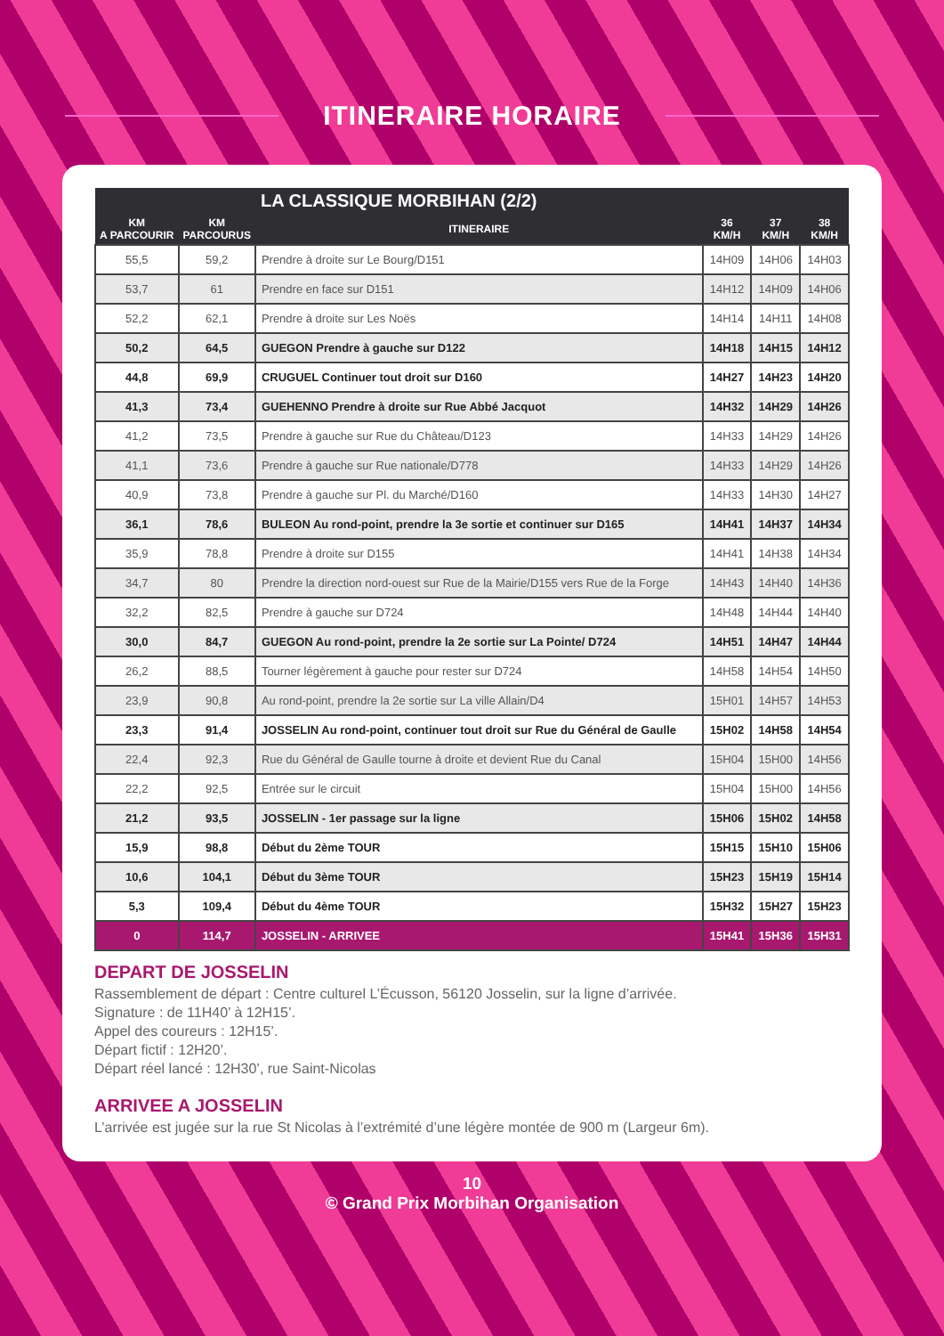ITINERAIRE HORAIRE
| LA CLASSIQUE MORBIHAN (2/2) | | | | | |
| --- | --- | --- | --- | --- | --- |
| KM A PARCOURIR | KM PARCOURUS | ITINERAIRE | 36 KM/H | 37 KM/H | 38 KM/H |
| 55,5 | 59,2 | Prendre à droite sur Le Bourg/D151 | 14H09 | 14H06 | 14H03 |
| 53,7 | 61 | Prendre en face sur D151 | 14H12 | 14H09 | 14H06 |
| 52,2 | 62,1 | Prendre à droite sur Les Noës | 14H14 | 14H11 | 14H08 |
| 50,2 | 64,5 | GUEGON Prendre à gauche sur D122 | 14H18 | 14H15 | 14H12 |
| 44,8 | 69,9 | CRUGUEL Continuer tout droit sur D160 | 14H27 | 14H23 | 14H20 |
| 41,3 | 73,4 | GUEHENNO Prendre à droite sur Rue Abbé Jacquot | 14H32 | 14H29 | 14H26 |
| 41,2 | 73,5 | Prendre à gauche sur Rue du Château/D123 | 14H33 | 14H29 | 14H26 |
| 41,1 | 73,6 | Prendre à gauche sur Rue nationale/D778 | 14H33 | 14H29 | 14H26 |
| 40,9 | 73,8 | Prendre à gauche sur Pl. du Marché/D160 | 14H33 | 14H30 | 14H27 |
| 36,1 | 78,6 | BULEON Au rond-point, prendre la 3e sortie et continuer sur D165 | 14H41 | 14H37 | 14H34 |
| 35,9 | 78,8 | Prendre à droite sur D155 | 14H41 | 14H38 | 14H34 |
| 34,7 | 80 | Prendre la direction nord-ouest sur Rue de la Mairie/D155 vers Rue de la Forge | 14H43 | 14H40 | 14H36 |
| 32,2 | 82,5 | Prendre à gauche sur D724 | 14H48 | 14H44 | 14H40 |
| 30,0 | 84,7 | GUEGON Au rond-point, prendre la 2e sortie sur La Pointe/ D724 | 14H51 | 14H47 | 14H44 |
| 26,2 | 88,5 | Tourner légèrement à gauche pour rester sur D724 | 14H58 | 14H54 | 14H50 |
| 23,9 | 90,8 | Au rond-point, prendre la 2e sortie sur La ville Allain/D4 | 15H01 | 14H57 | 14H53 |
| 23,3 | 91,4 | JOSSELIN Au rond-point, continuer tout droit sur Rue du Général de Gaulle | 15H02 | 14H58 | 14H54 |
| 22,4 | 92,3 | Rue du Général de Gaulle tourne à droite et devient Rue du Canal | 15H04 | 15H00 | 14H56 |
| 22,2 | 92,5 | Entrée sur le circuit | 15H04 | 15H00 | 14H56 |
| 21,2 | 93,5 | JOSSELIN - 1er passage sur la ligne | 15H06 | 15H02 | 14H58 |
| 15,9 | 98,8 | Début du 2ème TOUR | 15H15 | 15H10 | 15H06 |
| 10,6 | 104,1 | Début du 3ème TOUR | 15H23 | 15H19 | 15H14 |
| 5,3 | 109,4 | Début du 4ème TOUR | 15H32 | 15H27 | 15H23 |
| 0 | 114,7 | JOSSELIN - ARRIVEE | 15H41 | 15H36 | 15H31 |
DEPART DE JOSSELIN
Rassemblement de départ : Centre culturel L’Écusson, 56120 Josselin, sur la ligne d’arrivée.
Signature : de 11H40’ à 12H15’.
Appel des coureurs : 12H15’.
Départ fictif : 12H20’.
Départ réel lancé : 12H30’, rue Saint-Nicolas
ARRIVEE A JOSSELIN
L’arrivée est jugée sur la rue St Nicolas à l’extrémité d’une légère montée de 900 m (Largeur 6m).
10
© Grand Prix Morbihan Organisation